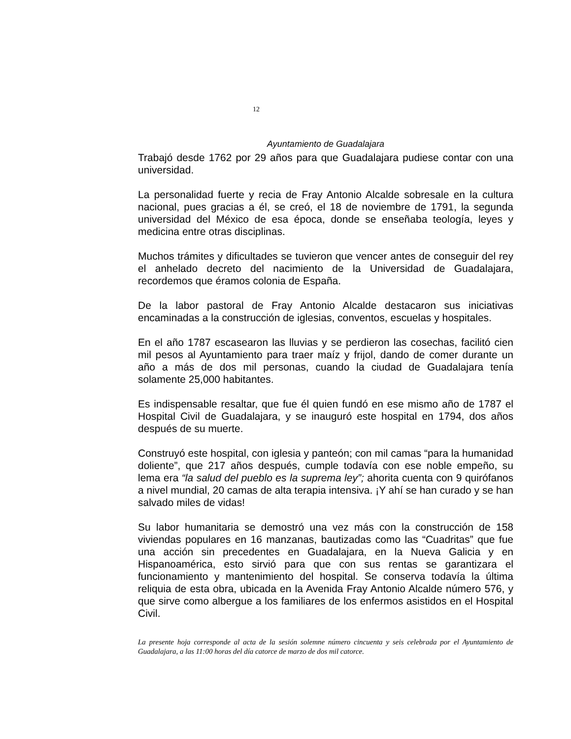12
Ayuntamiento de Guadalajara
Trabajó desde 1762 por 29 años para que Guadalajara pudiese contar con una universidad.
La personalidad fuerte y recia de Fray Antonio Alcalde sobresale en la cultura nacional, pues gracias a él, se creó, el 18 de noviembre de 1791, la segunda universidad del México de esa época, donde se enseñaba teología, leyes y medicina entre otras disciplinas.
Muchos trámites y dificultades se tuvieron que vencer antes de conseguir del rey el anhelado decreto del nacimiento de la Universidad de Guadalajara, recordemos que éramos colonia de España.
De la labor pastoral de Fray Antonio Alcalde destacaron sus iniciativas encaminadas a la construcción de iglesias, conventos, escuelas y hospitales.
En el año 1787 escasearon las lluvias y se perdieron las cosechas, facilitó cien mil pesos al Ayuntamiento para traer maíz y frijol, dando de comer durante un año a más de dos mil personas, cuando la ciudad de Guadalajara tenía solamente 25,000 habitantes.
Es indispensable resaltar, que fue él quien fundó en ese mismo año de 1787 el Hospital Civil de Guadalajara, y se inauguró este hospital en 1794, dos años después de su muerte.
Construyó este hospital, con iglesia y panteón; con mil camas “para la humanidad doliente”, que 217 años después, cumple todavía con ese noble empeño, su lema era “la salud del pueblo es la suprema ley”; ahorita cuenta con 9 quirófanos a nivel mundial, 20 camas de alta terapia intensiva. ¡Y ahí se han curado y se han salvado miles de vidas!
Su labor humanitaria se demostró una vez más con la construcción de 158 viviendas populares en 16 manzanas, bautizadas como las “Cuadritas” que fue una acción sin precedentes en Guadalajara, en la Nueva Galicia y en Hispanoamérica, esto sirvió para que con sus rentas se garantizara el funcionamiento y mantenimiento del hospital. Se conserva todavía la última reliquia de esta obra, ubicada en la Avenida Fray Antonio Alcalde número 576, y que sirve como albergue a los familiares de los enfermos asistidos en el Hospital Civil.
La presente hoja corresponde al acta de la sesión solemne número cincuenta y seis celebrada por el Ayuntamiento de Guadalajara, a las 11:00 horas del día catorce de marzo de dos mil catorce.